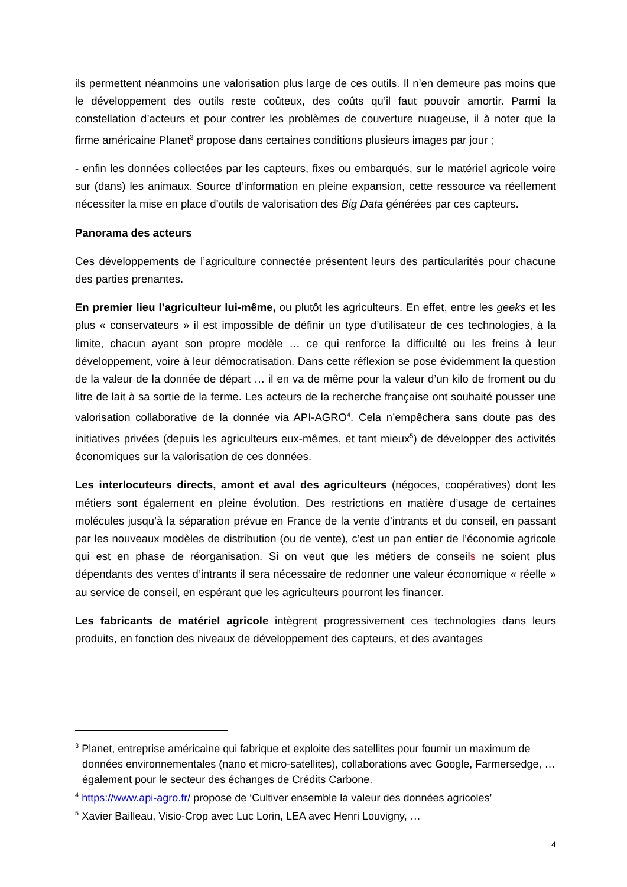ils permettent néanmoins une valorisation plus large de ces outils. Il n’en demeure pas moins que le développement des outils reste coûteux, des coûts qu’il faut pouvoir amortir. Parmi la constellation d’acteurs et pour contrer les problèmes de couverture nuageuse, il à noter que la firme américaine Planet<sup>3</sup> propose dans certaines conditions plusieurs images par jour ;
- enfin les données collectées par les capteurs, fixes ou embarqués, sur le matériel agricole voire sur (dans) les animaux. Source d’information en pleine expansion, cette ressource va réellement nécessiter la mise en place d’outils de valorisation des Big Data générées par ces capteurs.
Panorama des acteurs
Ces développements de l’agriculture connectée présentent leurs des particularités pour chacune des parties prenantes.
En premier lieu l’agriculteur lui-même, ou plutôt les agriculteurs. En effet, entre les geeks et les plus « conservateurs » il est impossible de définir un type d’utilisateur de ces technologies, à la limite, chacun ayant son propre modèle … ce qui renforce la difficulté ou les freins à leur développement, voire à leur démocratisation. Dans cette réflexion se pose évidemment la question de la valeur de la donnée de départ … il en va de même pour la valeur d’un kilo de froment ou du litre de lait à sa sortie de la ferme. Les acteurs de la recherche française ont souhaité pousser une valorisation collaborative de la donnée via API-AGRO<sup>4</sup>. Cela n’empêchera sans doute pas des initiatives privées (depuis les agriculteurs eux-mêmes, et tant mieux<sup>5</sup>) de développer des activités économiques sur la valorisation de ces données.
Les interlocuteurs directs, amont et aval des agriculteurs (négoces, coopératives) dont les métiers sont également en pleine évolution. Des restrictions en matière d’usage de certaines molécules jusqu’à la séparation prévue en France de la vente d’intrants et du conseil, en passant par les nouveaux modèles de distribution (ou de vente), c’est un pan entier de l’économie agricole qui est en phase de réorganisation. Si on veut que les métiers de conseils ne soient plus dépendants des ventes d’intrants il sera nécessaire de redonner une valeur économique « réelle » au service de conseil, en espérant que les agriculteurs pourront les financer.
Les fabricants de matériel agricole intègrent progressivement ces technologies dans leurs produits, en fonction des niveaux de développement des capteurs, et des avantages
<sup>3</sup> Planet, entreprise américaine qui fabrique et exploite des satellites pour fournir un maximum de données environnementales (nano et micro-satellites), collaborations avec Google, Farmersedge, … également pour le secteur des échanges de Crédits Carbone.
<sup>4</sup> https://www.api-agro.fr/ propose de ‘Cultiver ensemble la valeur des données agricoles’
<sup>5</sup> Xavier Bailleau, Visio-Crop avec Luc Lorin, LEA avec Henri Louvigny, …
4